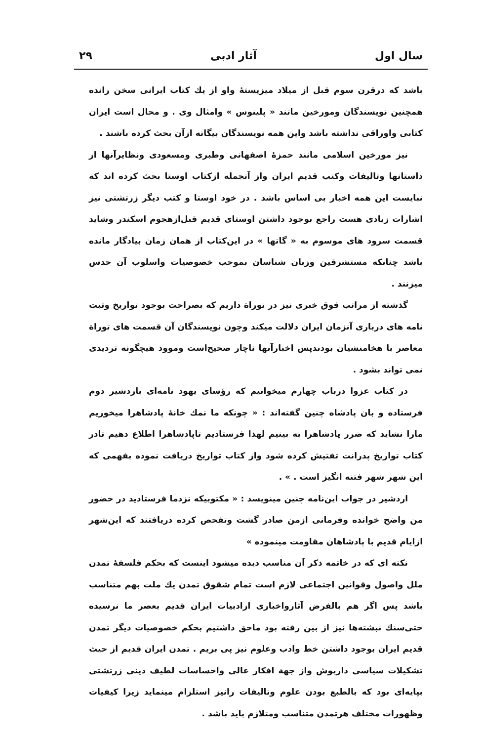سال اول آثار ادبی ۲۹
باشد که درقرن سوم قبل از میلاد میزیستهٔ واو از یك كتاب ایرانی سخن رانده همچنین نویسندگان ومورخین مانند « پلینوس » وامثال وی . و محال است ایران کتابی واوراقی نداشته باشد واین همه نویسندگان بیگانه ازآن بحث کرده باشند .
نیز مورخین اسلامی مانند حمزهٔ اصفهانی وطبری ومسعودی ونظایرآنها از داستانها وتالیفات وکتب قدیم ایران واز آنجمله ازکتاب اوستا بحث کرده اند که نبایست این همه اخبار بی اساس باشد . در خود اوستا و کتب دیگر زرتشتی نیز اشارات زیادی هست راجع بوجود داشتن اوستای قدیم قبل‌ازهجوم اسکندر وشاید قسمت سرود های موسوم به « گاتها » در این‌کتاب از همان زمان بیادگار مانده باشد چنانکه مستشرقین وزبان شناسان بموجب خصوصیات واسلوب آن حدس میزنند .
گذشته از مراتب فوق خبری نیز در توراة داریم که بصراحت بوجود تواریخ وثبت نامه های درباری آنزمان ایران دلالت میکند وچون نویسندگان آن قسمت های توراة معاصر با هخامنشیان بودندپس اخبارآنها ناچار صحیح‌است وموود هیچگونه تردیدی نمی تواند بشود .
در کتاب عزوا درباب چهارم میخوانیم که رؤسای یهود نامه‌ای باردشیر دوم فرستاده و بان پادشاه چنین گفته‌اند : « چونکه ما نمك خانهٔ پادشاهرا میخوریم مارا نشاید که ضرر پادشاهرا به بینیم لهذا فرستادیم تاپادشاهرا اطلاع دهیم تادر کتاب تواریخ پدرانت تفتیش کرده شود واز کتاب تواریخ دریافت نموده بفهمی که این شهر شهر فتنه انگیز است . » .
اردشیر در جواب این‌نامه چنین مینویسد : « مکتوبیکه نزدما فرستادید در حضور من واضح خوانده وفرمانی ازمن صادر گشت وتفحص کرده دریافتند که این‌شهر ازایام قدیم با پادشاهان مقاومت مینموده »
نکته ای که در خاتمه ذکر آن مناسب دیده میشود اینست که بحکم فلسفهٔ تمدن ملل واصول وقوانین اجتماعی لازم است تمام شقوق تمدن یك ملت بهم متناسب باشد پس اگر هم بالفرض آثارواخباری ازادبیات ایران قدیم بعصر ما نرسیده حتی‌سنك نبشته‌ها نیز از بین رفته بود ماحق داشتیم بحکم خصوصیات دیگر تمدن قدیم ایران بوجود داشتن خط وادب وعلوم نیز پی بریم . تمدن ایران قدیم از حیث تشکیلات سیاسی داریوش واز جهة افکار عالی واحساسات لطیف دینی زرتشتی بپایه‌ای بود که بالطبع بودن علوم وتالیفات رانیز استلزام مینماید زیرا کیفیات وظهورات مختلف هرتمدن متناسب ومتلازم باید باشد .